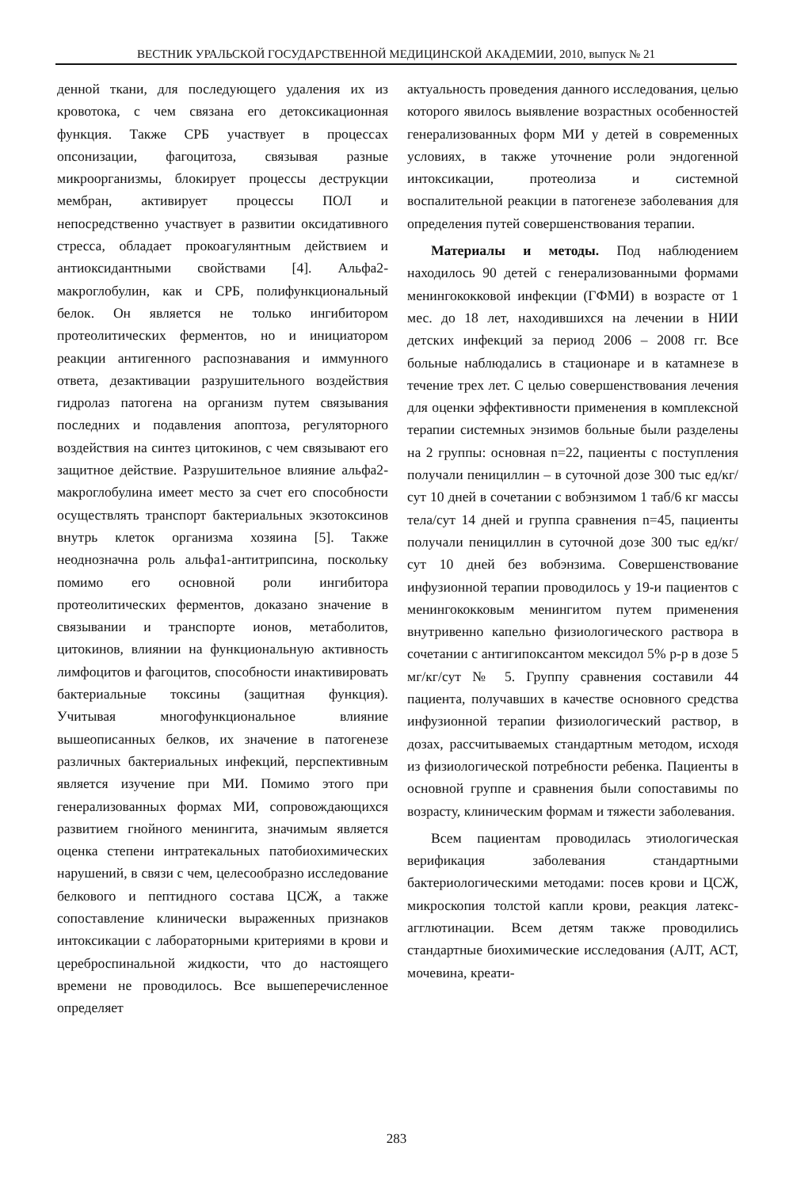ВЕСТНИК УРАЛЬСКОЙ ГОСУДАРСТВЕННОЙ МЕДИЦИНСКОЙ АКАДЕМИИ, 2010, выпуск № 21
денной ткани, для последующего удаления их из кровотока, с чем связана его детоксикационная функция. Также СРБ участвует в процессах опсонизации, фагоцитоза, связывая разные микроорганизмы, блокирует процессы деструкции мембран, активирует процессы ПОЛ и непосредственно участвует в развитии оксидативного стресса, обладает прокоагулянтным действием и антиоксидантными свойствами [4]. Альфа2-макроглобулин, как и СРБ, полифункциональный белок. Он является не только ингибитором протеолитических ферментов, но и инициатором реакции антигенного распознавания и иммунного ответа, дезактивации разрушительного воздействия гидролаз патогена на организм путем связывания последних и подавления апоптоза, регуляторного воздействия на синтез цитокинов, с чем связывают его защитное действие. Разрушительное влияние альфа2-макроглобулина имеет место за счет его способности осуществлять транспорт бактериальных экзотоксинов внутрь клеток организма хозяина [5]. Также неоднозначна роль альфа1-антитрипсина, поскольку помимо его основной роли ингибитора протеолитических ферментов, доказано значение в связывании и транспорте ионов, метаболитов, цитокинов, влиянии на функциональную активность лимфоцитов и фагоцитов, способности инактивировать бактериальные токсины (защитная функция). Учитывая многофункциональное влияние вышеописанных белков, их значение в патогенезе различных бактериальных инфекций, перспективным является изучение при МИ. Помимо этого при генерализованных формах МИ, сопровождающихся развитием гнойного менингита, значимым является оценка степени интратекальных патобиохимических нарушений, в связи с чем, целесообразно исследование белкового и пептидного состава ЦСЖ, а также сопоставление клинически выраженных признаков интоксикации с лабораторными критериями в крови и цереброспинальной жидкости, что до настоящего времени не проводилось. Все вышеперечисленное определяет
актуальность проведения данного исследования, целью которого явилось выявление возрастных особенностей генерализованных форм МИ у детей в современных условиях, в также уточнение роли эндогенной интоксикации, протеолиза и системной воспалительной реакции в патогенезе заболевания для определения путей совершенствования терапии.
Материалы и методы. Под наблюдением находилось 90 детей с генерализованными формами менингококковой инфекции (ГФМИ) в возрасте от 1 мес. до 18 лет, находившихся на лечении в НИИ детских инфекций за период 2006 – 2008 гг. Все больные наблюдались в стационаре и в катамнезе в течение трех лет. С целью совершенствования лечения для оценки эффективности применения в комплексной терапии системных энзимов больные были разделены на 2 группы: основная n=22, пациенты с поступления получали пенициллин – в суточной дозе 300 тыс ед/кг/сут 10 дней в сочетании с вобэнзимом 1 таб/6 кг массы тела/сут 14 дней и группа сравнения n=45, пациенты получали пенициллин в суточной дозе 300 тыс ед/кг/сут 10 дней без вобэнзима. Совершенствование инфузионной терапии проводилось у 19-и пациентов с менингококковым менингитом путем применения внутривенно капельно физиологического раствора в сочетании с антигипоксантом мексидол 5% р-р в дозе 5 мг/кг/сут № 5. Группу сравнения составили 44 пациента, получавших в качестве основного средства инфузионной терапии физиологический раствор, в дозах, рассчитываемых стандартным методом, исходя из физиологической потребности ребенка. Пациенты в основной группе и сравнения были сопоставимы по возрасту, клиническим формам и тяжести заболевания.
Всем пациентам проводилась этиологическая верификация заболевания стандартными бактериологическими методами: посев крови и ЦСЖ, микроскопия толстой капли крови, реакция латекс-агглютинации. Всем детям также проводились стандартные биохимические исследования (АЛТ, АСТ, мочевина, креати-
283